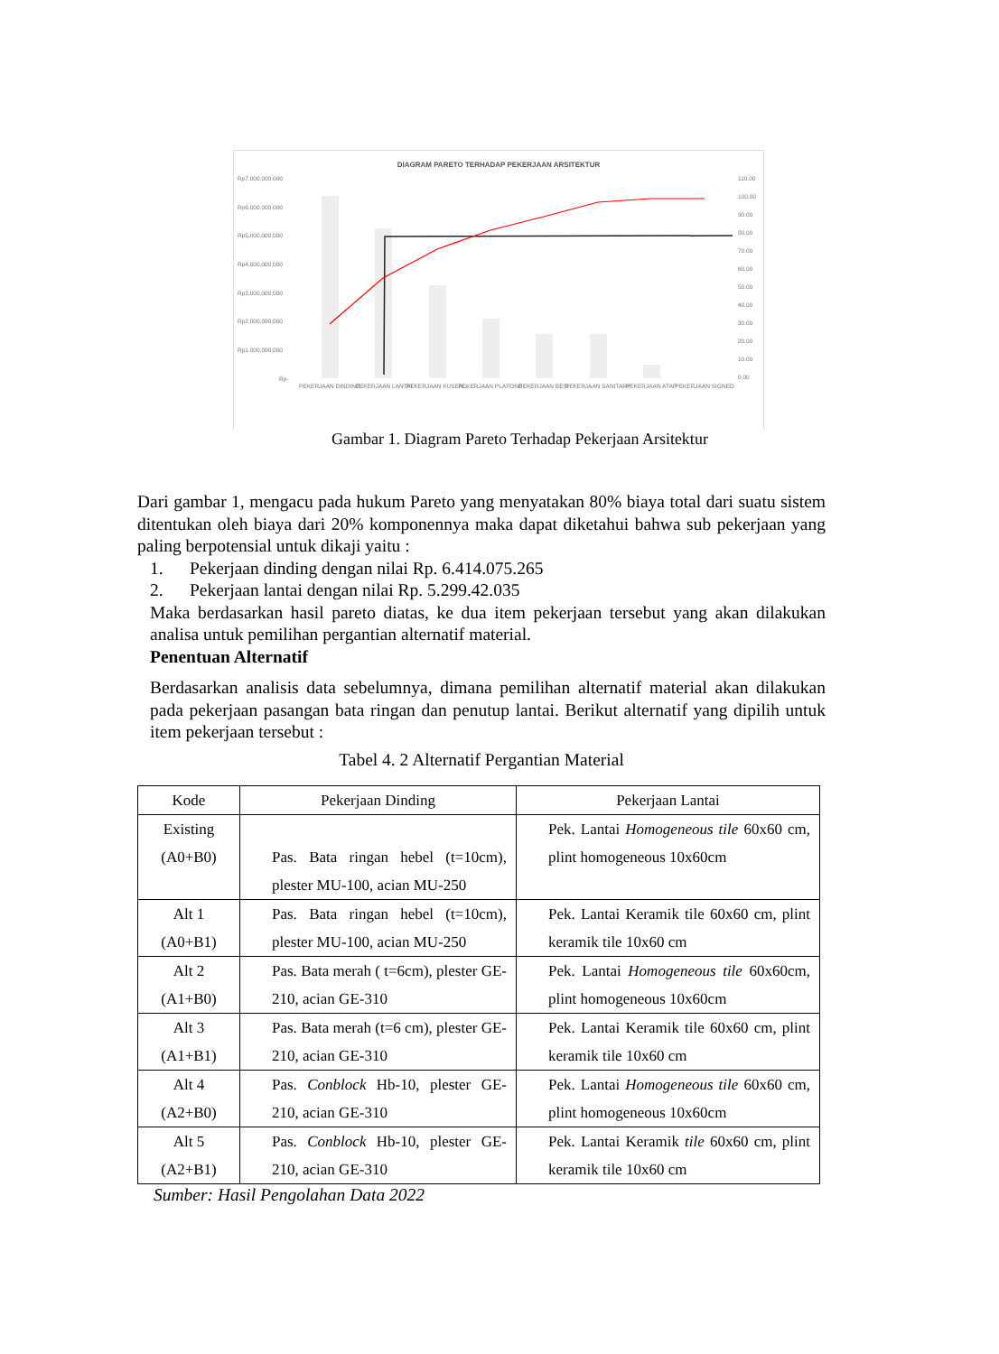DIAGRAM PARETO TERHADAP PEKERJAAN ARSITEKTUR
Rp7,000,000,000
Rp6,000,000,000
Rp5,000,000,000
Rp4,000,000,000
Rp3,000,000,000
Rp2,000,000,000
Rp1,000,000,000
Rp-
110.00
100.00
90.00
80.00
70.00
60.00
50.00
40.00
30.00
20.00
10.00
0.00
PEKERJAAN DINDING
PEKERJAAN LANTAI
PEKERJAAN KUSEN...
PEKERJAAN PLAFOND
PEKERJAAN BESI
PEKERJAAN SANITARY
PEKERJAAN ATAP
PEKERJAAN SIGNED
Gambar 1. Diagram Pareto Terhadap Pekerjaan Arsitektur
Dari gambar 1, mengacu pada hukum Pareto yang menyatakan 80% biaya total dari suatu sistem ditentukan oleh biaya dari 20% komponennya maka dapat diketahui bahwa sub pekerjaan yang paling berpotensial untuk dikaji yaitu :
1. Pekerjaan dinding dengan nilai Rp. 6.414.075.265
2. Pekerjaan lantai dengan nilai Rp. 5.299.42.035
Maka berdasarkan hasil pareto diatas, ke dua item pekerjaan tersebut yang akan dilakukan analisa untuk pemilihan pergantian alternatif material.
Penentuan Alternatif
Berdasarkan analisis data sebelumnya, dimana pemilihan alternatif material akan dilakukan pada pekerjaan pasangan bata ringan dan penutup lantai. Berikut alternatif yang dipilih untuk item pekerjaan tersebut :
Tabel 4. 2 Alternatif Pergantian Material
| Kode | Pekerjaan Dinding | Pekerjaan Lantai |
| Existing (A0+B0) | Pas. Bata ringan hebel (t=10cm), plester MU-100, acian MU-250 | Pek. Lantai Homogeneous tile 60x60 cm, plint homogeneous 10x60cm |
| Alt 1 (A0+B1) | Pas. Bata ringan hebel (t=10cm), plester MU-100, acian MU-250 | Pek. Lantai Keramik tile 60x60 cm, plint keramik tile 10x60 cm |
| Alt 2 (A1+B0) | Pas. Bata merah ( t=6cm), plester GE-210, acian GE-310 | Pek. Lantai Homogeneous tile 60x60cm, plint homogeneous 10x60cm |
| Alt 3 (A1+B1) | Pas. Bata merah (t=6 cm), plester GE-210, acian GE-310 | Pek. Lantai Keramik tile 60x60 cm, plint keramik tile 10x60 cm |
| Alt 4 (A2+B0) | Pas. Conblock Hb-10, plester GE-210, acian GE-310 | Pek. Lantai Homogeneous tile 60x60 cm, plint homogeneous 10x60cm |
| Alt 5 (A2+B1) | Pas. Conblock Hb-10, plester GE-210, acian GE-310 | Pek. Lantai Keramik tile 60x60 cm, plint keramik tile 10x60 cm |
Sumber: Hasil Pengolahan Data 2022